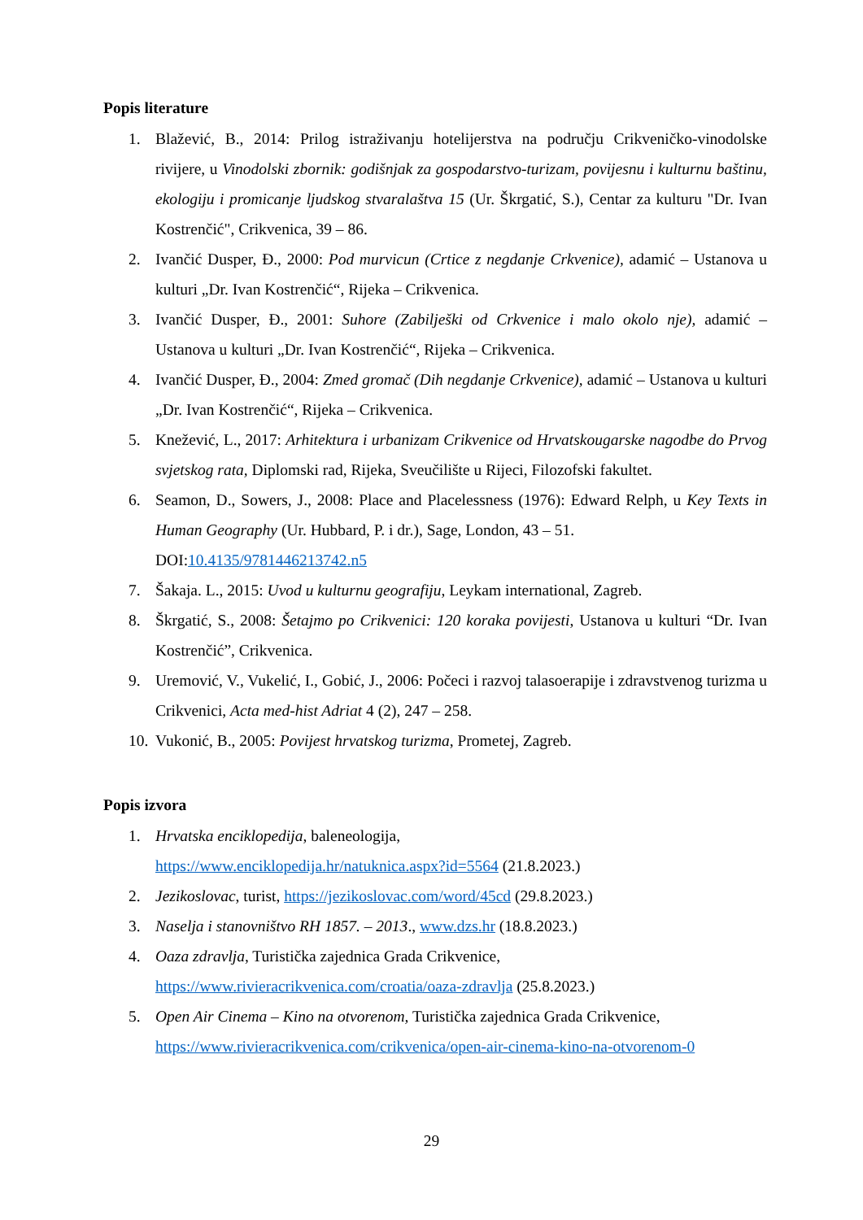Popis literature
1. Blažević, B., 2014: Prilog istraživanju hotelijerstva na području Crikveničko-vinodolske rivijere, u Vinodolski zbornik: godišnjak za gospodarstvo-turizam, povijesnu i kulturnu baštinu, ekologiju i promicanje ljudskog stvaralaštva 15 (Ur. Škrgatić, S.), Centar za kulturu "Dr. Ivan Kostrenčić", Crikvenica, 39 – 86.
2. Ivančić Dusper, Đ., 2000: Pod murvicun (Crtice z negdanje Crkvenice), adamić – Ustanova u kulturi „Dr. Ivan Kostrenčić“, Rijeka – Crikvenica.
3. Ivančić Dusper, Đ., 2001: Suhore (Zabilješki od Crkvenice i malo okolo nje), adamić – Ustanova u kulturi „Dr. Ivan Kostrenčić“, Rijeka – Crikvenica.
4. Ivančić Dusper, Đ., 2004: Zmed gromač (Dih negdanje Crkvenice), adamić – Ustanova u kulturi „Dr. Ivan Kostrenčić“, Rijeka – Crikvenica.
5. Knežević, L., 2017: Arhitektura i urbanizam Crikvenice od Hrvatskougarske nagodbe do Prvog svjetskog rata, Diplomski rad, Rijeka, Sveučilište u Rijeci, Filozofski fakultet.
6. Seamon, D., Sowers, J., 2008: Place and Placelessness (1976): Edward Relph, u Key Texts in Human Geography (Ur. Hubbard, P. i dr.), Sage, London, 43 – 51.
DOI:10.4135/9781446213742.n5
7. Šakaja. L., 2015: Uvod u kulturnu geografiju, Leykam international, Zagreb.
8. Škrgatić, S., 2008: Šetajmo po Crikvenici: 120 koraka povijesti, Ustanova u kulturi “Dr. Ivan Kostrenčić”, Crikvenica.
9. Uremović, V., Vukelić, I., Gobić, J., 2006: Počeci i razvoj talasoerapije i zdravstvenog turizma u Crikvenici, Acta med-hist Adriat 4 (2), 247 – 258.
10. Vukonić, B., 2005: Povijest hrvatskog turizma, Prometej, Zagreb.
Popis izvora
1. Hrvatska enciklopedija, baleneologija,
https://www.enciklopedija.hr/natuknica.aspx?id=5564 (21.8.2023.)
2. Jezikoslovac, turist, https://jezikoslovac.com/word/45cd (29.8.2023.)
3. Naselja i stanovništvo RH 1857. – 2013., www.dzs.hr (18.8.2023.)
4. Oaza zdravlja, Turistička zajednica Grada Crikvenice,
https://www.rivieracrikvenica.com/croatia/oaza-zdravlja (25.8.2023.)
5. Open Air Cinema – Kino na otvorenom, Turistička zajednica Grada Crikvenice,
https://www.rivieracrikvenica.com/crikvenica/open-air-cinema-kino-na-otvorenom-0
29